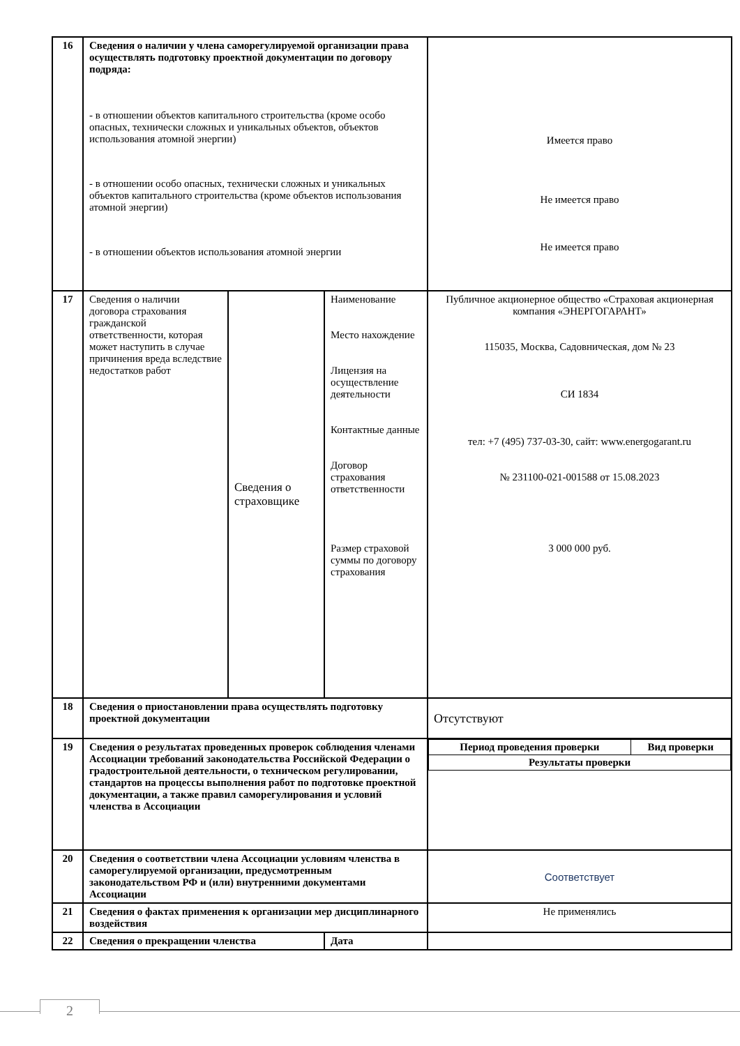| 16 | Сведения о наличии у члена саморегулируемой организации права осуществлять подготовку проектной документации по договору подряда: - в отношении объектов капитального строительства (кроме особо опасных, технически сложных и уникальных объектов, объектов использования атомной энергии) - в отношении особо опасных, технически сложных и уникальных объектов капитального строительства (кроме объектов использования атомной энергии) - в отношении объектов использования атомной энергии | | | Имеется право Не имеется право Не имеется право |
| 17 | Сведения о наличии договора страхования гражданской ответственности, которая может наступить в случае причинения вреда вследствие недостатков работ | Сведения о страховщике | Наименование Место нахождение Лицензия на осуществление деятельности Контактные данные Договор страхования ответственности Размер страховой суммы по договору страхования | Публичное акционерное общество «Страховая акционерная компания «ЭНЕРГОГАРАНТ» 115035, Москва, Садовническая, дом № 23 СИ 1834 тел: +7 (495) 737-03-30, сайт: www.energogarant.ru № 231100-021-001588 от 15.08.2023 3 000 000 руб. |
| 18 | Сведения о приостановлении права осуществлять подготовку проектной документации | | | Отсутствуют |
| 19 | Сведения о результатах проведенных проверок соблюдения членами Ассоциации требований законодательства Российской Федерации о градостроительной деятельности, о техническом регулировании, стандартов на процессы выполнения работ по подготовке проектной документации, а также правил саморегулирования и условий членства в Ассоциации | | | / Период проведения проверки / Вид проверки / / Результаты проверки / / |
| 20 | Сведения о соответствии члена Ассоциации условиям членства в саморегулируемой организации, предусмотренным законодательством РФ и (или) внутренними документами Ассоциации | | | Соответствует |
| 21 | Сведения о фактах применения к организации мер дисциплинарного воздействия | | | Не применялись |
| 22 | Сведения о прекращении членства | | Дата | |
2